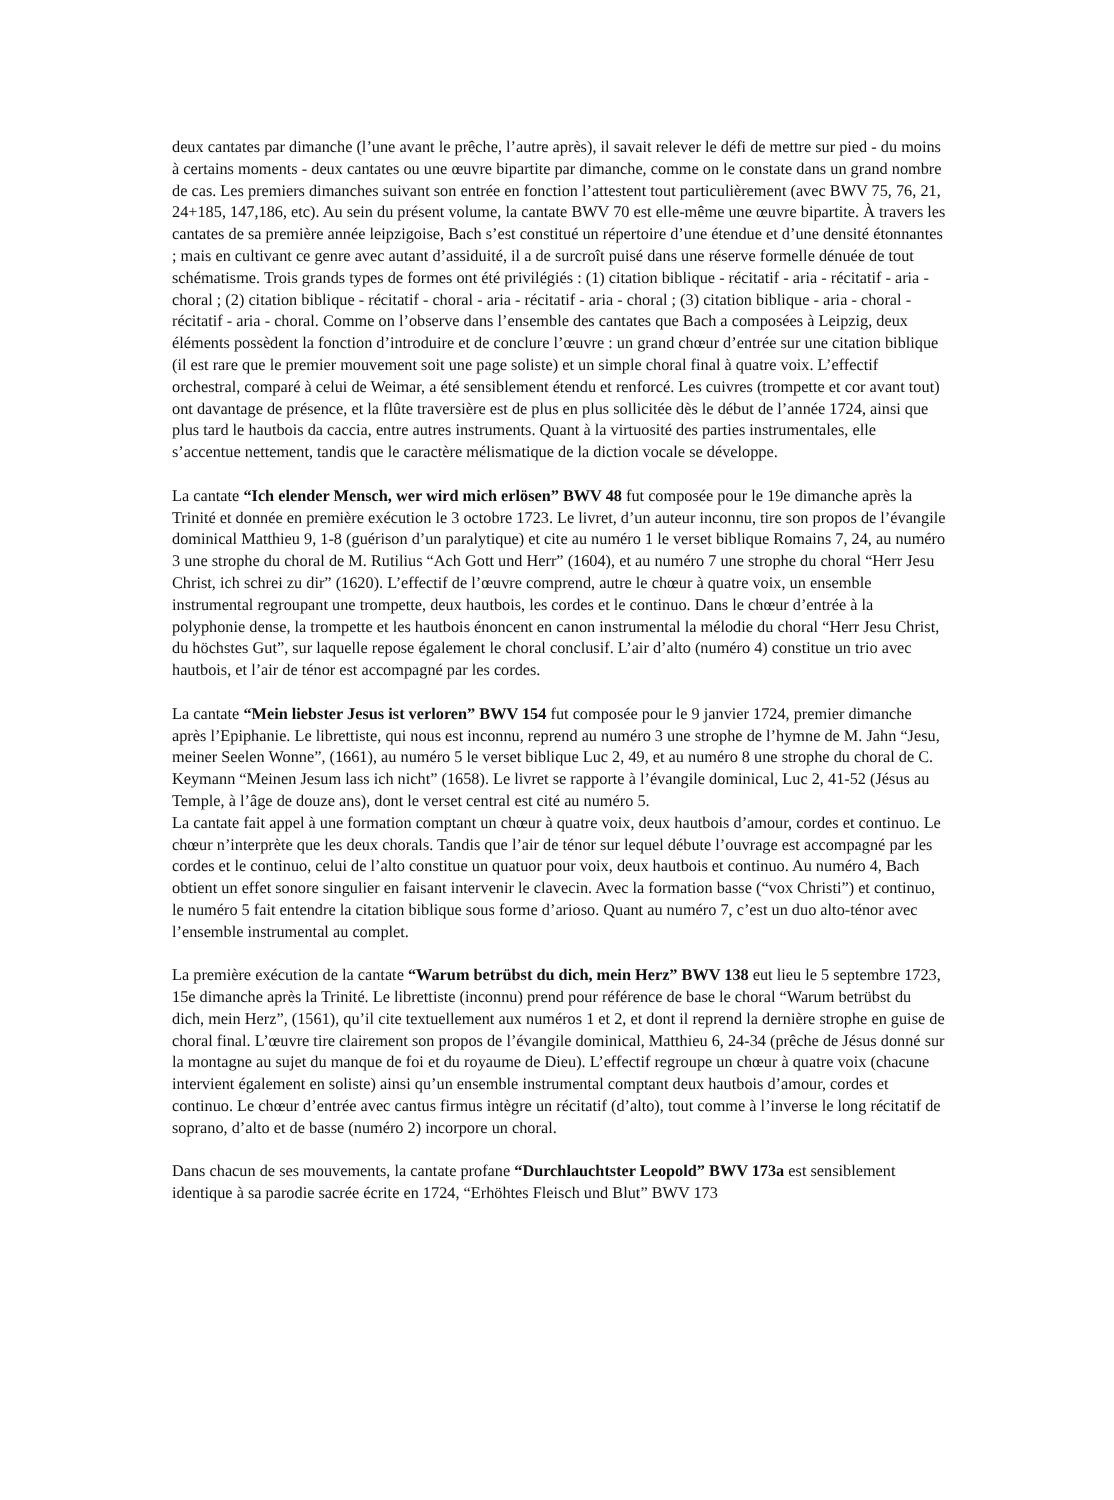deux cantates par dimanche (l’une avant le prêche, l’autre après), il savait relever le défi de mettre sur pied - du moins à certains moments - deux cantates ou une œuvre bipartite par dimanche, comme on le constate dans un grand nombre de cas. Les premiers dimanches suivant son entrée en fonction l’attestent tout particulièrement (avec BWV 75, 76, 21, 24+185, 147,186, etc). Au sein du présent volume, la cantate BWV 70 est elle-même une œuvre bipartite. À travers les cantates de sa première année leipzigoise, Bach s’est constitué un répertoire d’une étendue et d’une densité étonnantes ; mais en cultivant ce genre avec autant d’assiduité, il a de surcroît puisé dans une réserve formelle dénuée de tout schématisme. Trois grands types de formes ont été privilégiés : (1) citation biblique - récitatif - aria - récitatif - aria - choral ; (2) citation biblique - récitatif - choral - aria - récitatif - aria - choral ; (3) citation biblique - aria - choral - récitatif - aria - choral. Comme on l’observe dans l’ensemble des cantates que Bach a composées à Leipzig, deux éléments possèdent la fonction d’introduire et de conclure l’œuvre : un grand chœur d’entrée sur une citation biblique (il est rare que le premier mouvement soit une page soliste) et un simple choral final à quatre voix. L’effectif orchestral, comparé à celui de Weimar, a été sensiblement étendu et renforcé. Les cuivres (trompette et cor avant tout) ont davantage de présence, et la flûte traversière est de plus en plus sollicitée dès le début de l’année 1724, ainsi que plus tard le hautbois da caccia, entre autres instruments. Quant à la virtuosité des parties instrumentales, elle s’accentue nettement, tandis que le caractère mélismatique de la diction vocale se développe.
La cantate “Ich elender Mensch, wer wird mich erlösen” BWV 48 fut composée pour le 19e dimanche après la Trinité et donnée en première exécution le 3 octobre 1723. Le livret, d’un auteur inconnu, tire son propos de l’évangile dominical Matthieu 9, 1-8 (guérison d’un paralytique) et cite au numéro 1 le verset biblique Romains 7, 24, au numéro 3 une strophe du choral de M. Rutilius “Ach Gott und Herr” (1604), et au numéro 7 une strophe du choral “Herr Jesu Christ, ich schrei zu dir” (1620). L’effectif de l’œuvre comprend, autre le chœur à quatre voix, un ensemble instrumental regroupant une trompette, deux hautbois, les cordes et le continuo. Dans le chœur d’entrée à la polyphonie dense, la trompette et les hautbois énoncent en canon instrumental la mélodie du choral “Herr Jesu Christ, du höchstes Gut”, sur laquelle repose également le choral conclusif. L’air d’alto (numéro 4) constitue un trio avec hautbois, et l’air de ténor est accompagné par les cordes.
La cantate “Mein liebster Jesus ist verloren” BWV 154 fut composée pour le 9 janvier 1724, premier dimanche après l’Epiphanie. Le librettiste, qui nous est inconnu, reprend au numéro 3 une strophe de l’hymne de M. Jahn “Jesu, meiner Seelen Wonne”, (1661), au numéro 5 le verset biblique Luc 2, 49, et au numéro 8 une strophe du choral de C. Keymann “Meinen Jesum lass ich nicht” (1658). Le livret se rapporte à l’évangile dominical, Luc 2, 41-52 (Jésus au Temple, à l’âge de douze ans), dont le verset central est cité au numéro 5.
La cantate fait appel à une formation comptant un chœur à quatre voix, deux hautbois d’amour, cordes et continuo. Le chœur n’interprète que les deux chorals. Tandis que l’air de ténor sur lequel débute l’ouvrage est accompagné par les cordes et le continuo, celui de l’alto constitue un quatuor pour voix, deux hautbois et continuo. Au numéro 4, Bach obtient un effet sonore singulier en faisant intervenir le clavecin. Avec la formation basse (“vox Christi”) et continuo, le numéro 5 fait entendre la citation biblique sous forme d’arioso. Quant au numéro 7, c’est un duo alto-ténor avec l’ensemble instrumental au complet.
La première exécution de la cantate “Warum betrübst du dich, mein Herz” BWV 138 eut lieu le 5 septembre 1723, 15e dimanche après la Trinité. Le librettiste (inconnu) prend pour référence de base le choral “Warum betrübst du dich, mein Herz”, (1561), qu’il cite textuellement aux numéros 1 et 2, et dont il reprend la dernière strophe en guise de choral final. L’œuvre tire clairement son propos de l’évangile dominical, Matthieu 6, 24-34 (prêche de Jésus donné sur la montagne au sujet du manque de foi et du royaume de Dieu). L’effectif regroupe un chœur à quatre voix (chacune intervient également en soliste) ainsi qu’un ensemble instrumental comptant deux hautbois d’amour, cordes et continuo. Le chœur d’entrée avec cantus firmus intègre un récitatif (d’alto), tout comme à l’inverse le long récitatif de soprano, d’alto et de basse (numéro 2) incorpore un choral.
Dans chacun de ses mouvements, la cantate profane “Durchlauchtster Leopold” BWV 173a est sensiblement identique à sa parodie sacrée écrite en 1724, “Erhöhtes Fleisch und Blut” BWV 173